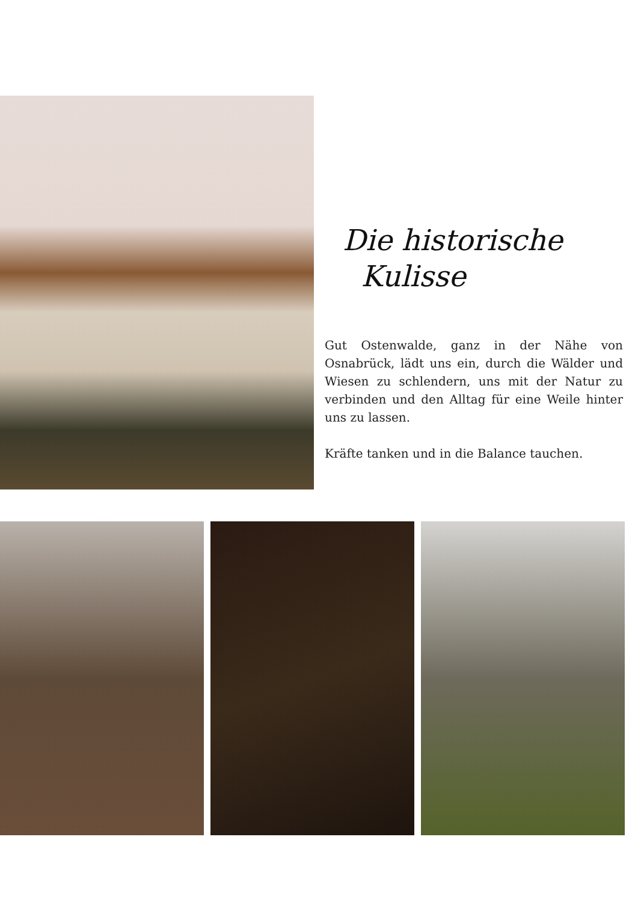Die historische
Kulisse
Gut Ostenwalde, ganz in der Nähe von Osnabrück, lädt uns ein, durch die Wälder und Wiesen zu schlendern, uns mit der Natur zu verbinden und den Alltag für eine Weile hinter uns zu lassen.
Kräfte tanken und in die Balance tauchen.